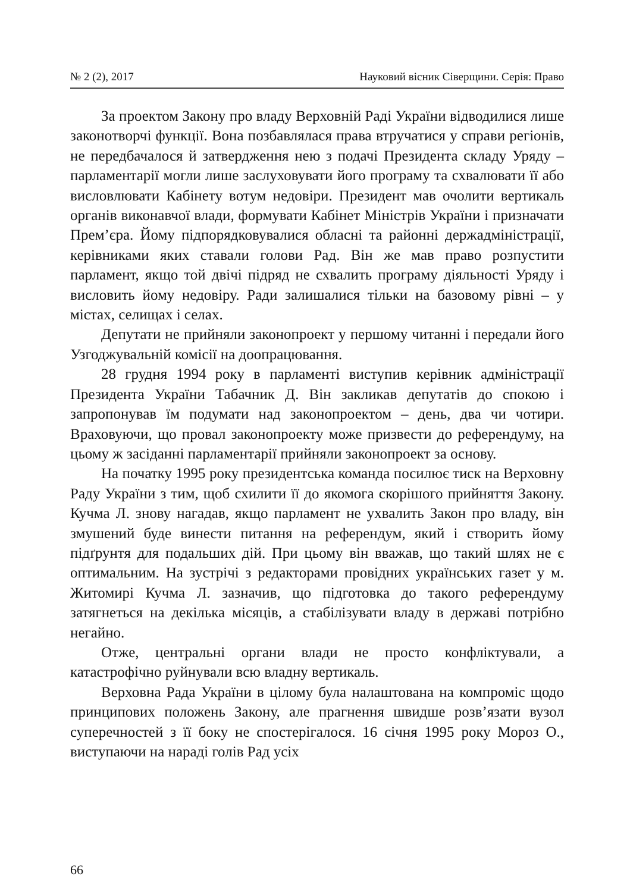№ 2 (2), 2017 Науковий вісник Сіверщини. Серія: Право
За проектом Закону про владу Верховній Раді України відводилися лише законотворчі функції. Вона позбавлялася права втручатися у справи регіонів, не передбачалося й затвердження нею з подачі Президента складу Уряду – парламентарії могли лише заслуховувати його програму та схвалювати її або висловлювати Кабінету вотум недовіри. Президент мав очолити вертикаль органів виконавчої влади, формувати Кабінет Міністрів України і призначати Прем’єра. Йому підпорядковувалися обласні та районні держадміністрації, керівниками яких ставали голови Рад. Він же мав право розпустити парламент, якщо той двічі підряд не схвалить програму діяльності Уряду і висловить йому недовіру. Ради залишалися тільки на базовому рівні – у містах, селищах і селах.
Депутати не прийняли законопроект у першому читанні і передали його Узгоджувальній комісії на доопрацювання.
28 грудня 1994 року в парламенті виступив керівник адміністрації Президента України Табачник Д. Він закликав депутатів до спокою і запропонував їм подумати над законопроектом – день, два чи чотири. Враховуючи, що провал законопроекту може призвести до референдуму, на цьому ж засіданні парламентарії прийняли законопроект за основу.
На початку 1995 року президентська команда посилює тиск на Верховну Раду України з тим, щоб схилити її до якомога скорішого прийняття Закону. Кучма Л. знову нагадав, якщо парламент не ухвалить Закон про владу, він змушений буде винести питання на референдум, який і створить йому підґрунтя для подальших дій. При цьому він вважав, що такий шлях не є оптимальним. На зустрічі з редакторами провідних українських газет у м. Житомирі Кучма Л. зазначив, що підготовка до такого референдуму затягнеться на декілька місяців, а стабілізувати владу в державі потрібно негайно.
Отже, центральні органи влади не просто конфліктували, а катастрофічно руйнували всю владну вертикаль.
Верховна Рада України в цілому була налаштована на компроміс щодо принципових положень Закону, але прагнення швидше розв’язати вузол суперечностей з її боку не спостерігалося. 16 січня 1995 року Мороз О., виступаючи на нараді голів Рад усіх
66